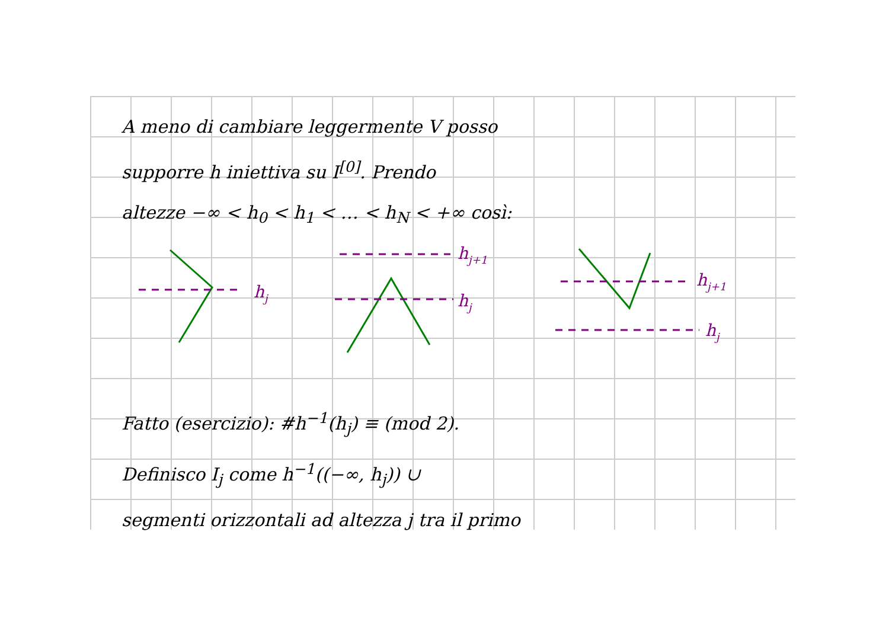A meno di cambiare leggermente V posso
supporre h iniettiva su I<sup>[0]</sup>. Prendo
altezze −∞ < h<sub>0</sub> < h<sub>1</sub> < … < h<sub>N</sub> < +∞ così:
hj
hj+1
hj
hj+1
hj
Fatto (esercizio): #h<sup>−1</sup>(h<sub>j</sub>) ≡ (mod 2).
Definisco I<sub>j</sub> come h<sup>−1</sup>((−∞, h<sub>j</sub>)) ∪
segmenti orizzontali ad altezza j tra il primo